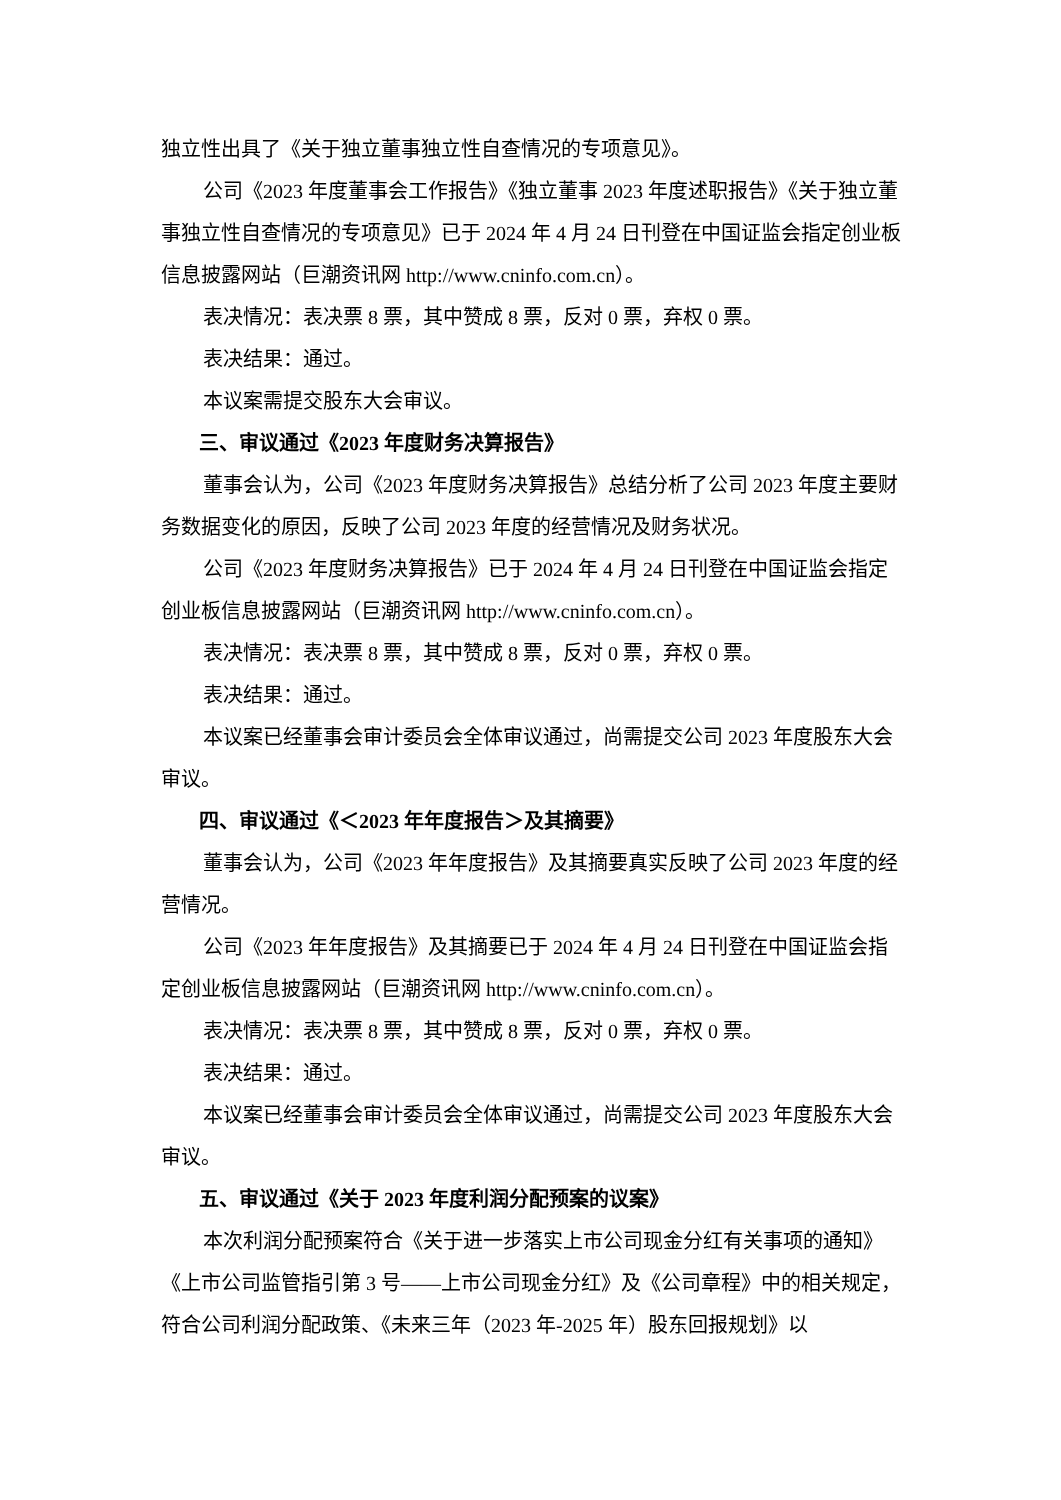独立性出具了《关于独立董事独立性自查情况的专项意见》。
公司《2023 年度董事会工作报告》《独立董事 2023 年度述职报告》《关于独立董事独立性自查情况的专项意见》已于 2024 年 4 月 24 日刊登在中国证监会指定创业板信息披露网站（巨潮资讯网 http://www.cninfo.com.cn）。
表决情况：表决票 8 票，其中赞成 8 票，反对 0 票，弃权 0 票。
表决结果：通过。
本议案需提交股东大会审议。
三、审议通过《2023 年度财务决算报告》
董事会认为，公司《2023 年度财务决算报告》总结分析了公司 2023 年度主要财务数据变化的原因，反映了公司 2023 年度的经营情况及财务状况。
公司《2023 年度财务决算报告》已于 2024 年 4 月 24 日刊登在中国证监会指定创业板信息披露网站（巨潮资讯网 http://www.cninfo.com.cn）。
表决情况：表决票 8 票，其中赞成 8 票，反对 0 票，弃权 0 票。
表决结果：通过。
本议案已经董事会审计委员会全体审议通过，尚需提交公司 2023 年度股东大会审议。
四、审议通过《＜2023 年年度报告＞及其摘要》
董事会认为，公司《2023 年年度报告》及其摘要真实反映了公司 2023 年度的经营情况。
公司《2023 年年度报告》及其摘要已于 2024 年 4 月 24 日刊登在中国证监会指定创业板信息披露网站（巨潮资讯网 http://www.cninfo.com.cn）。
表决情况：表决票 8 票，其中赞成 8 票，反对 0 票，弃权 0 票。
表决结果：通过。
本议案已经董事会审计委员会全体审议通过，尚需提交公司 2023 年度股东大会审议。
五、审议通过《关于 2023 年度利润分配预案的议案》
本次利润分配预案符合《关于进一步落实上市公司现金分红有关事项的通知》《上市公司监管指引第 3 号——上市公司现金分红》及《公司章程》中的相关规定，符合公司利润分配政策、《未来三年（2023 年-2025 年）股东回报规划》以